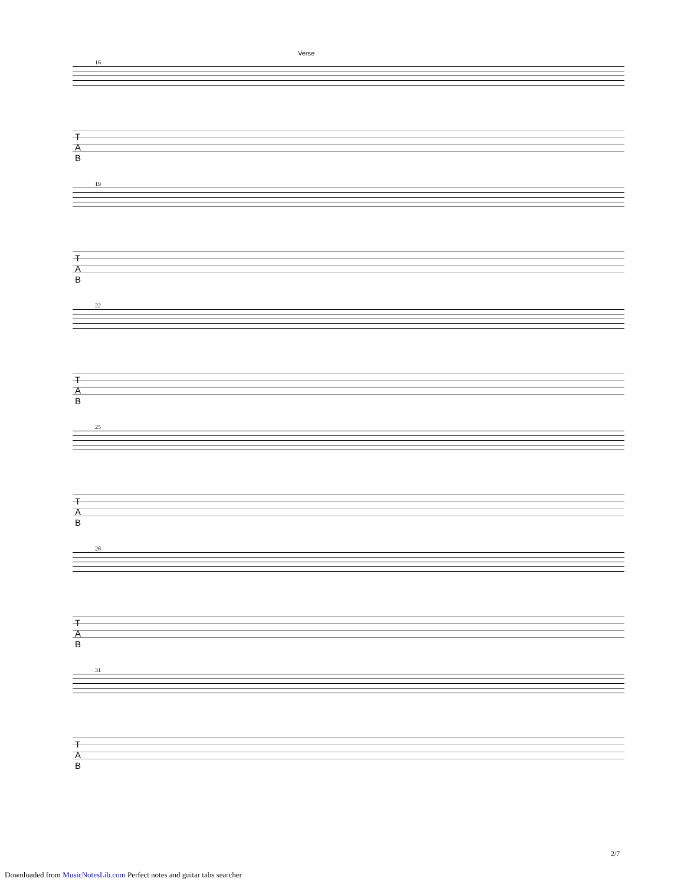Verse
16
T
A
B
19
T
A
B
22
T
A
B
25
T
A
B
28
T
A
B
31
T
A
B
2/7
Downloaded from MusicNotesLib.com Perfect notes and guitar tabs searcher